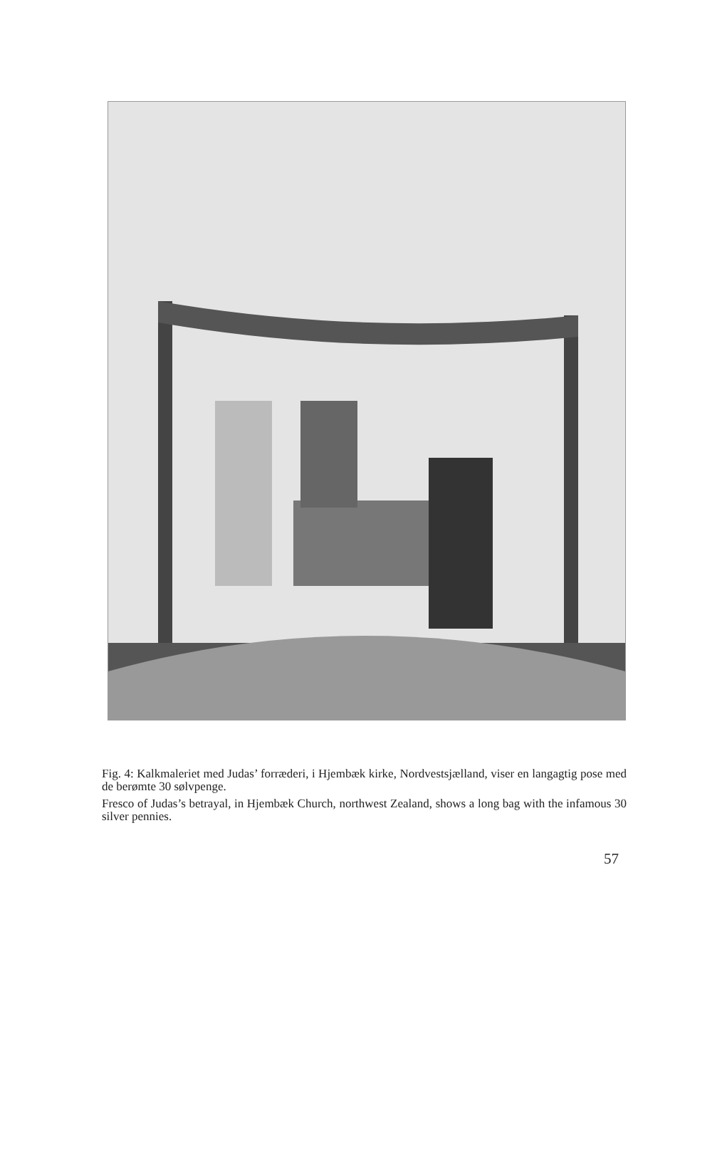Fig. 4: Kalkmaleriet med Judas’ forræderi, i Hjembæk kirke, Nordvestsjælland, viser en langagtig pose med de berømte 30 sølvpenge.
Fresco of Judas’s betrayal, in Hjembæk Church, northwest Zealand, shows a long bag with the infamous 30 silver pennies.
57